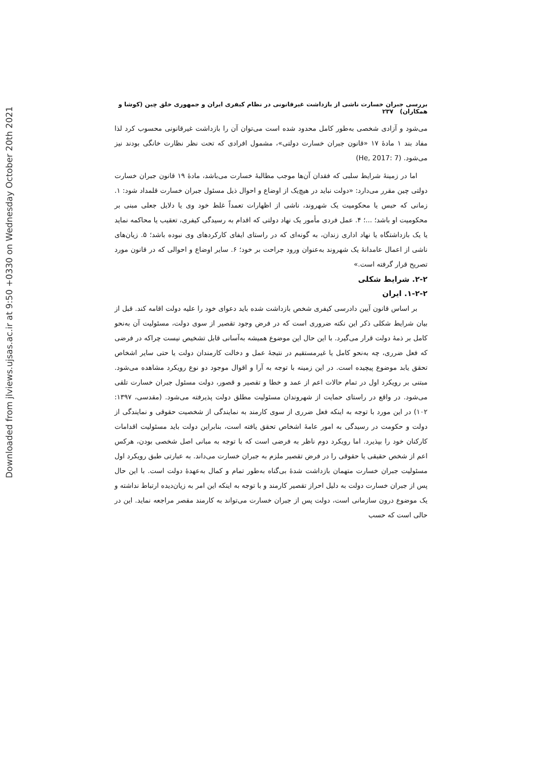Downloaded from jlviews.ujsas.ac.ir at 9:50 +0330 on Wednesday October 20th 2021
بررسی جبران خسارت ناشی از بازداشت غیرقانونی در نظام کیفری ایران و جمهوری خلق چین (کوشا و همکاران) ۲۳۷
می‌شود و آزادی شخصی به‌طور کامل محدود شده است می‌توان آن را بازداشت غیرقانونی محسوب کرد لذا مفاد بند ۱ مادۀ ۱۷ «قانون جبران خسارت دولتی»، مشمول افرادی که تحت نظر نظارت خانگی بودند نیز می‌شود. (He, 2017: 7)
اما در زمینۀ شرایط سلبی که فقدان آن‌ها موجب مطالبۀ خسارت می‌باشد، مادۀ ۱۹ قانون جبران خسارت دولتی چین مقرر می‌دارد: «دولت نباید در هیچ‌یک از اوضاع و احوال ذیل مسئول جبران خسارت قلمداد شود: ۱. زمانی که حبس یا محکومیت یک شهروند، ناشی از اظهارات تعمداً غلط خود وی یا دلایل جعلی مبنی بر محکومیت او باشد؛ ...؛ ۴. عمل فردی مأمور یک نهاد دولتی که اقدام به رسیدگی کیفری، تعقیب یا محاکمه نماید یا یک بازداشتگاه یا نهاد اداری زندان، به گونه‌ای که در راستای ایفای کارکردهای وی نبوده باشد؛ ۵. زیان‌های ناشی از اعمال عامدانۀ یک شهروند به‌عنوان ورود جراحت بر خود؛ ۶. سایر اوضاع و احوالی که در قانون مورد تصریح قرار گرفته است.»
۲-۲. شرایط شکلی
۱-۲-۲. ایران
بر اساس قانون آیین دادرسی کیفری شخص بازداشت شده باید دعوای خود را علیه دولت اقامه کند. قبل از بیان شرایط شکلی ذکر این نکته ضروری است که در فرض وجود تقصیر از سوی دولت، مسئولیت آن به‌نحو کامل بر ذمۀ دولت قرار می‌گیرد. با این حال این موضوع همیشه به‌آسانی قابل تشخیص نیست چراکه در فرضی که فعل ضرری، چه به‌نحو کامل یا غیرمستقیم در نتیجۀ عمل و دخالت کارمندان دولت یا حتی سایر اشخاص تحقق یابد موضوع پیچیده است. در این زمینه با توجه به آرا و اقوال موجود دو نوع رویکرد مشاهده می‌شود. مبتنی بر رویکرد اول در تمام حالات اعم از عمد و خطا و تقصیر و قصور، دولت مسئول جبران خسارت تلقی می‌شود. در واقع در راستای حمایت از شهروندان مسئولیت مطلق دولت پذیرفته می‌شود. (مقدسی، ۱۳۹۷: ۱۰۲) در این مورد با توجه به اینکه فعل ضرری از سوی کارمند به نمایندگی از شخصیت حقوقی و نمایندگی از دولت و حکومت در رسیدگی به امور عامۀ اشخاص تحقق یافته است، بنابراین دولت باید مسئولیت اقدامات کارکنان خود را بپذیرد. اما رویکرد دوم ناظر به فرضی است که با توجه به مبانی اصل شخصی بودن، هرکس اعم از شخص حقیقی یا حقوقی را در فرض تقصیر ملزم به جبران خسارت می‌داند. به عبارتی طبق رویکرد اول مسئولیت جبران خسارت متهمان بازداشت شدۀ بی‌گناه به‌طور تمام و کمال به‌عهدۀ دولت است. با این حال پس از جبران خسارت دولت به دلیل احراز تقصیر کارمند و با توجه به اینکه این امر به زیان‌دیده ارتباط نداشته و یک موضوع درون سازمانی است، دولت پس از جبران خسارت می‌تواند به کارمند مقصر مراجعه نماید. این در حالی است که حسب